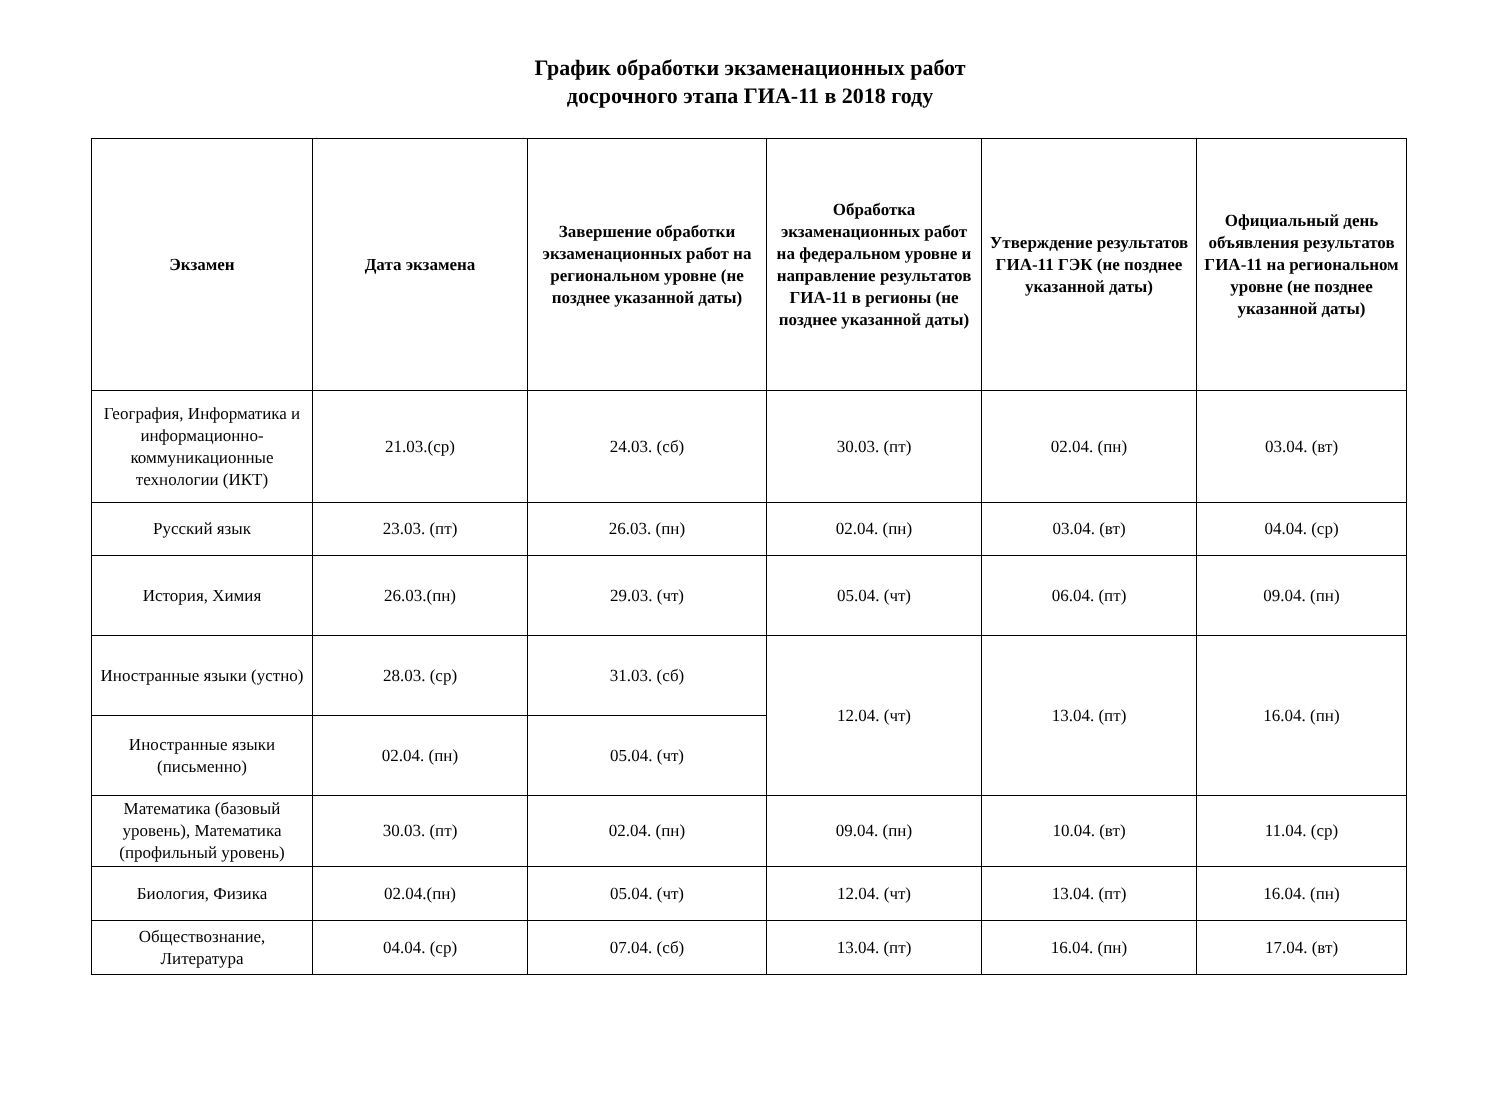График обработки экзаменационных работ
досрочного этапа ГИА-11 в 2018 году
| Экзамен | Дата экзамена | Завершение обработки экзаменационных работ на региональном уровне (не позднее указанной даты) | Обработка экзаменационных работ на федеральном уровне и направление результатов ГИА-11 в регионы (не позднее указанной даты) | Утверждение результатов ГИА-11 ГЭК (не позднее указанной даты) | Официальный день объявления результатов ГИА-11 на региональном уровне (не позднее указанной даты) |
| --- | --- | --- | --- | --- | --- |
| География, Информатика и информационно-коммуникационные технологии (ИКТ) | 21.03.(ср) | 24.03. (сб) | 30.03. (пт) | 02.04. (пн) | 03.04. (вт) |
| Русский язык | 23.03. (пт) | 26.03. (пн) | 02.04. (пн) | 03.04. (вт) | 04.04. (ср) |
| История, Химия | 26.03.(пн) | 29.03. (чт) | 05.04. (чт) | 06.04. (пт) | 09.04. (пн) |
| Иностранные языки (устно) | 28.03. (ср) | 31.03. (сб) | 12.04. (чт) | 13.04. (пт) | 16.04. (пн) |
| Иностранные языки (письменно) | 02.04. (пн) | 05.04. (чт) | | | |
| Математика (базовый уровень), Математика (профильный уровень) | 30.03. (пт) | 02.04. (пн) | 09.04. (пн) | 10.04. (вт) | 11.04. (ср) |
| Биология, Физика | 02.04.(пн) | 05.04. (чт) | 12.04. (чт) | 13.04. (пт) | 16.04. (пн) |
| Обществознание, Литература | 04.04. (ср) | 07.04. (сб) | 13.04. (пт) | 16.04. (пн) | 17.04. (вт) |